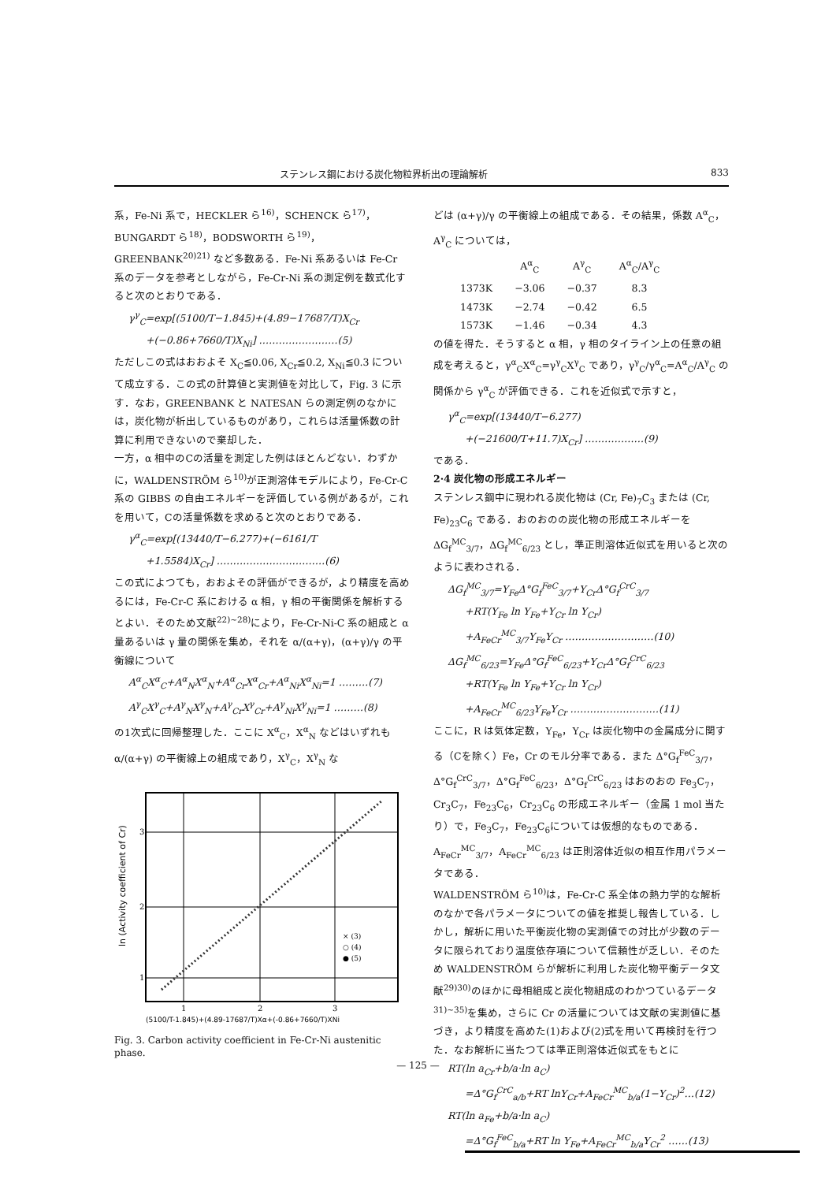ステンレス鋼における炭化物粒界析出の理論解析 833
系，Fe-Ni 系で，HECKLER ら<sup>16)</sup>，SCHENCK ら<sup>17)</sup>，BUNGARDT ら<sup>18)</sup>，BODSWORTH ら<sup>19)</sup>，GREENBANK<sup>20)21)</sup> など多数ある．Fe-Ni 系あるいは Fe-Cr 系のデータを参考としながら，Fe-Cr-Ni 系の測定例を数式化すると次のとおりである．
γ<sup>γ</sup><sub>C</sub>=exp[(5100/T−1.845)+(4.89−17687/T)X<sub>Cr</sub>
+(−0.86+7660/T)X<sub>Ni</sub>] ……………………(5)
ただしこの式はおおよそ X<sub>C</sub>≦0.06, X<sub>Cr</sub>≦0.2, X<sub>Ni</sub>≦0.3 について成立する．この式の計算値と実測値を対比して，Fig. 3 に示す．なお，GREENBANK と NATESAN らの測定例のなかには，炭化物が析出しているものがあり，これらは活量係数の計算に利用できないので棄却した．
一方，α 相中のCの活量を測定した例はほとんどない．わずかに，WALDENSTRÖM ら<sup>10)</sup>が正測溶体モデルにより，Fe-Cr-C 系の GIBBS の自由エネルギーを評価している例があるが，これを用いて，Cの活量係数を求めると次のとおりである．
γ<sup>α</sup><sub>C</sub>=exp[(13440/T−6.277)+(−6161/T
+1.5584)X<sub>Cr</sub>] ……………………………(6)
この式によつても，おおよその評価ができるが，より精度を高めるには，Fe-Cr-C 系における α 相，γ 相の平衡関係を解析するとよい．そのため文献<sup>22)~28)</sup>により，Fe-Cr-Ni-C 系の組成と α 量あるいは γ 量の関係を集め，それを α/(α+γ)，(α+γ)/γ の平衡線について
A<sup>α</sup><sub>C</sub>X<sup>α</sup><sub>C</sub>+A<sup>α</sup><sub>N</sub>X<sup>α</sup><sub>N</sub>+A<sup>α</sup><sub>Cr</sub>X<sup>α</sup><sub>Cr</sub>+A<sup>α</sup><sub>Ni</sub>X<sup>α</sup><sub>Ni</sub>=1 ………(7)
A<sup>γ</sup><sub>C</sub>X<sup>γ</sup><sub>C</sub>+A<sup>γ</sup><sub>N</sub>X<sup>γ</sup><sub>N</sub>+A<sup>γ</sup><sub>Cr</sub>X<sup>γ</sup><sub>Cr</sub>+A<sup>γ</sup><sub>Ni</sub>X<sup>γ</sup><sub>Ni</sub>=1 ………(8)
の1次式に回帰整理した．ここに X<sup>α</sup><sub>C</sub>，X<sup>α</sup><sub>N</sub> などはいずれも α/(α+γ) の平衡線上の組成であり，X<sup>γ</sup><sub>C</sub>，X<sup>γ</sup><sub>N</sub> な
ln (Activity coefficient of Cr)
3
2
1
1
2
3
× (3)
○ (4)
● (5)
(5100/T-1.845)+(4.89-17687/T)Xα+(-0.86+7660/T)XNi
Fig. 3. Carbon activity coefficient in Fe-Cr-Ni austenitic phase.
どは (α+γ)/γ の平衡線上の組成である．その結果，係数 A<sup>α</sup><sub>C</sub>，A<sup>γ</sup><sub>C</sub> については，
| | A<sup>α</sup><sub>C</sub> | A<sup>γ</sup><sub>C</sub> | A<sup>α</sup><sub>C</sub>/A<sup>γ</sup><sub>C</sub> |
| --- | --- | --- | --- |
| 1373K | −3.06 | −0.37 | 8.3 |
| 1473K | −2.74 | −0.42 | 6.5 |
| 1573K | −1.46 | −0.34 | 4.3 |
の値を得た．そうすると α 相，γ 相のタイライン上の任意の組成を考えると，γ<sup>α</sup><sub>C</sub>X<sup>α</sup><sub>C</sub>=γ<sup>γ</sup><sub>C</sub>X<sup>γ</sup><sub>C</sub> であり，γ<sup>γ</sup><sub>C</sub>/γ<sup>α</sup><sub>C</sub>=A<sup>α</sup><sub>C</sub>/A<sup>γ</sup><sub>C</sub> の関係から γ<sup>α</sup><sub>C</sub> が評価できる．これを近似式で示すと，
γ<sup>α</sup><sub>C</sub>=exp[(13440/T−6.277)
+(−21600/T+11.7)X<sub>Cr</sub>] ………………(9)
である．
2·4 炭化物の形成エネルギー
ステンレス鋼中に現われる炭化物は (Cr, Fe)<sub>7</sub>C<sub>3</sub> または (Cr, Fe)<sub>23</sub>C<sub>6</sub> である．おのおのの炭化物の形成エネルギーを ΔG<sub>f</sub><sup>MC</sup><sub>3/7</sub>，ΔG<sub>f</sub><sup>MC</sup><sub>6/23</sub> とし，準正則溶体近似式を用いると次のように表わされる．
ΔG<sub>f</sub><sup>MC</sup><sub>3/7</sub>=Y<sub>Fe</sub>Δ°G<sub>f</sub><sup>FeC</sup><sub>3/7</sub>+Y<sub>Cr</sub>Δ°G<sub>f</sub><sup>CrC</sup><sub>3/7</sub>
+RT(Y<sub>Fe</sub> ln Y<sub>Fe</sub>+Y<sub>Cr</sub> ln Y<sub>Cr</sub>)
+A<sub>FeCr</sub><sup>MC</sup><sub>3/7</sub>Y<sub>Fe</sub>Y<sub>Cr</sub> ………………………(10)
ΔG<sub>f</sub><sup>MC</sup><sub>6/23</sub>=Y<sub>Fe</sub>Δ°G<sub>f</sub><sup>FeC</sup><sub>6/23</sub>+Y<sub>Cr</sub>Δ°G<sub>f</sub><sup>CrC</sup><sub>6/23</sub>
+RT(Y<sub>Fe</sub> ln Y<sub>Fe</sub>+Y<sub>Cr</sub> ln Y<sub>Cr</sub>)
+A<sub>FeCr</sub><sup>MC</sup><sub>6/23</sub>Y<sub>Fe</sub>Y<sub>Cr</sub> ………………………(11)
ここに，R は気体定数，Y<sub>Fe</sub>，Y<sub>Cr</sub> は炭化物中の金属成分に関する（Cを除く）Fe，Cr のモル分率である．また Δ°G<sub>f</sub><sup>FeC</sup><sub>3/7</sub>，Δ°G<sub>f</sub><sup>CrC</sup><sub>3/7</sub>，Δ°G<sub>f</sub><sup>FeC</sup><sub>6/23</sub>，Δ°G<sub>f</sub><sup>CrC</sup><sub>6/23</sub> はおのおの Fe<sub>3</sub>C<sub>7</sub>，Cr<sub>3</sub>C<sub>7</sub>，Fe<sub>23</sub>C<sub>6</sub>，Cr<sub>23</sub>C<sub>6</sub> の形成エネルギー（金属 1 mol 当たり）で，Fe<sub>3</sub>C<sub>7</sub>，Fe<sub>23</sub>C<sub>6</sub>については仮想的なものである．A<sub>FeCr</sub><sup>MC</sup><sub>3/7</sub>，A<sub>FeCr</sub><sup>MC</sup><sub>6/23</sub> は正則溶体近似の相互作用パラメータである．
WALDENSTRÖM ら<sup>10)</sup>は，Fe-Cr-C 系全体の熱力学的な解析のなかで各パラメータについての値を推奨し報告している．しかし，解析に用いた平衡炭化物の実測値での対比が少数のデータに限られており温度依存項について信頼性が乏しい．そのため WALDENSTRÖM らが解析に利用した炭化物平衡データ文献<sup>29)30)</sup>のほかに母相組成と炭化物組成のわかつているデータ<sup>31)~35)</sup>を集め，さらに Cr の活量については文献の実測値に基づき，より精度を高めた(1)および(2)式を用いて再検討を行つた．なお解析に当たつては準正則溶体近似式をもとに
RT(ln a<sub>Cr</sub>+b/a·ln a<sub>C</sub>)
=Δ°G<sub>f</sub><sup>CrC</sup><sub>a/b</sub>+RT lnY<sub>Cr</sub>+A<sub>FeCr</sub><sup>MC</sup><sub>b/a</sub>(1−Y<sub>Cr</sub>)<sup>2</sup>…(12)
RT(ln a<sub>Fe</sub>+b/a·ln a<sub>C</sub>)
=Δ°G<sub>f</sub><sup>FeC</sup><sub>b/a</sub>+RT ln Y<sub>Fe</sub>+A<sub>FeCr</sub><sup>MC</sup><sub>b/a</sub>Y<sub>Cr</sub><sup>2</sup> ……(13)
— 125 —